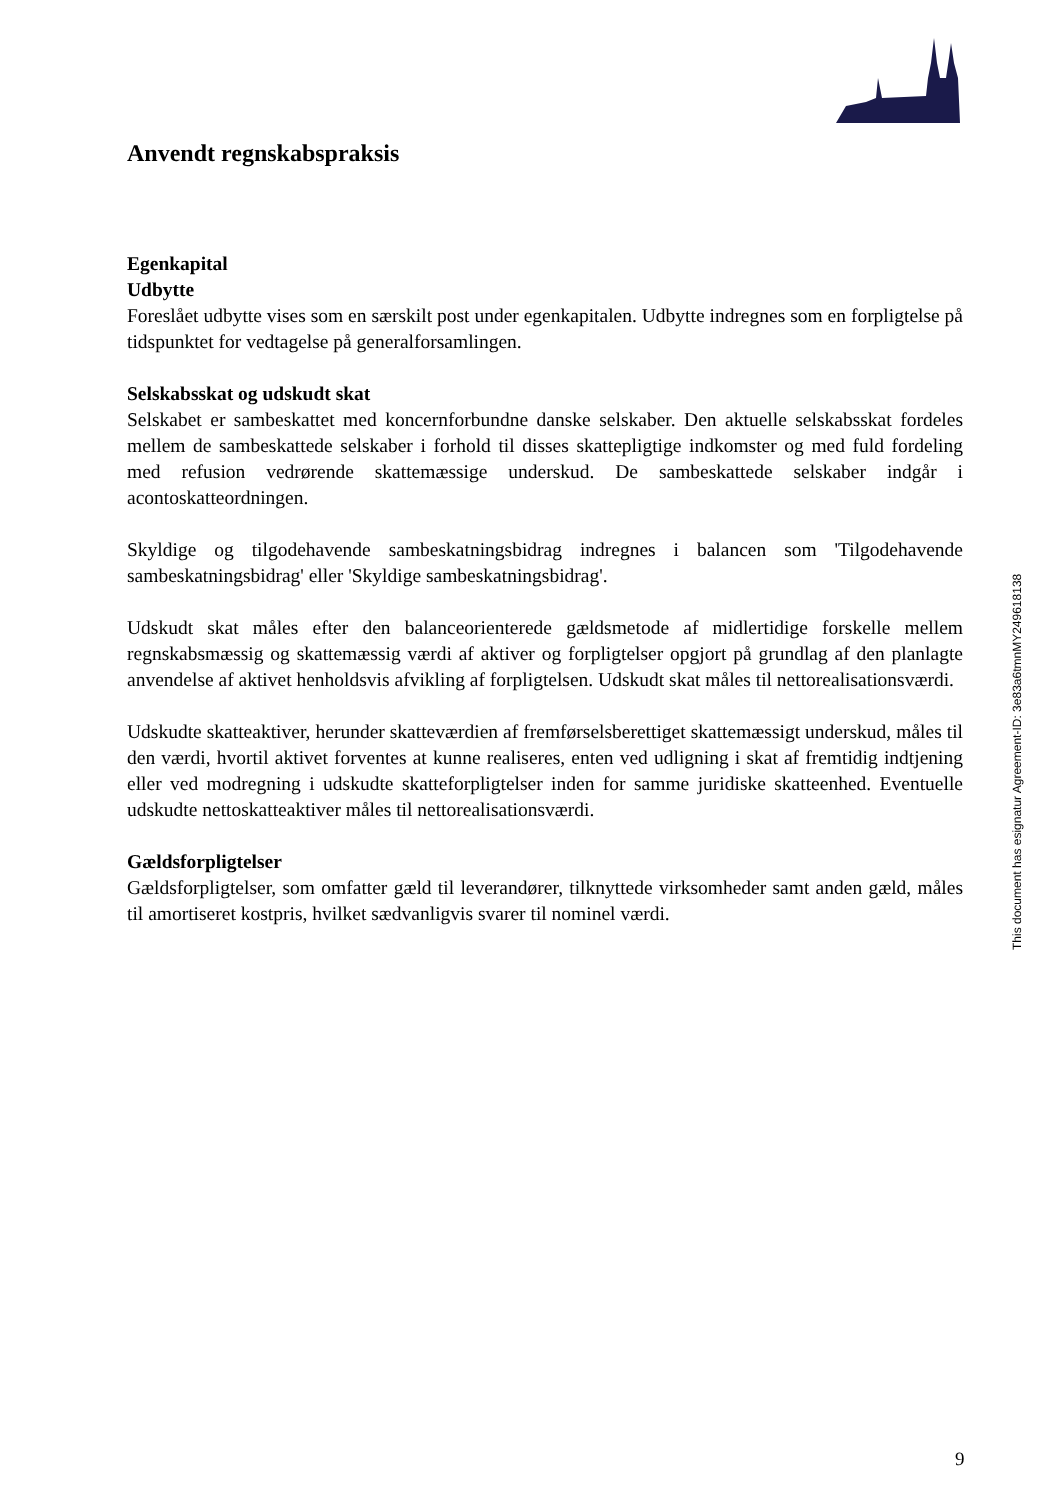Anvendt regnskabspraksis
Egenkapital
Udbytte
Foreslået udbytte vises som en særskilt post under egenkapitalen. Udbytte indregnes som en forpligtelse på tidspunktet for vedtagelse på generalforsamlingen.
Selskabsskat og udskudt skat
Selskabet er sambeskattet med koncernforbundne danske selskaber. Den aktuelle selskabsskat fordeles mellem de sambeskattede selskaber i forhold til disses skattepligtige indkomster og med fuld fordeling med refusion vedrørende skattemæssige underskud. De sambeskattede selskaber indgår i acontoskatteordningen.
Skyldige og tilgodehavende sambeskatningsbidrag indregnes i balancen som 'Tilgodehavende sambeskatningsbidrag' eller 'Skyldige sambeskatningsbidrag'.
Udskudt skat måles efter den balanceorienterede gældsmetode af midlertidige forskelle mellem regnskabsmæssig og skattemæssig værdi af aktiver og forpligtelser opgjort på grundlag af den planlagte anvendelse af aktivet henholdsvis afvikling af forpligtelsen. Udskudt skat måles til nettorealisationsværdi.
Udskudte skatteaktiver, herunder skatteværdien af fremførselsberettiget skattemæssigt underskud, måles til den værdi, hvortil aktivet forventes at kunne realiseres, enten ved udligning i skat af fremtidig indtjening eller ved modregning i udskudte skatteforpligtelser inden for samme juridiske skatteenhed. Eventuelle udskudte nettoskatteaktiver måles til nettorealisationsværdi.
Gældsforpligtelser
Gældsforpligtelser, som omfatter gæld til leverandører, tilknyttede virksomheder samt anden gæld, måles til amortiseret kostpris, hvilket sædvanligvis svarer til nominel værdi.
This document has esignatur Agreement-ID: 3e83a6tmnMY249618138
9